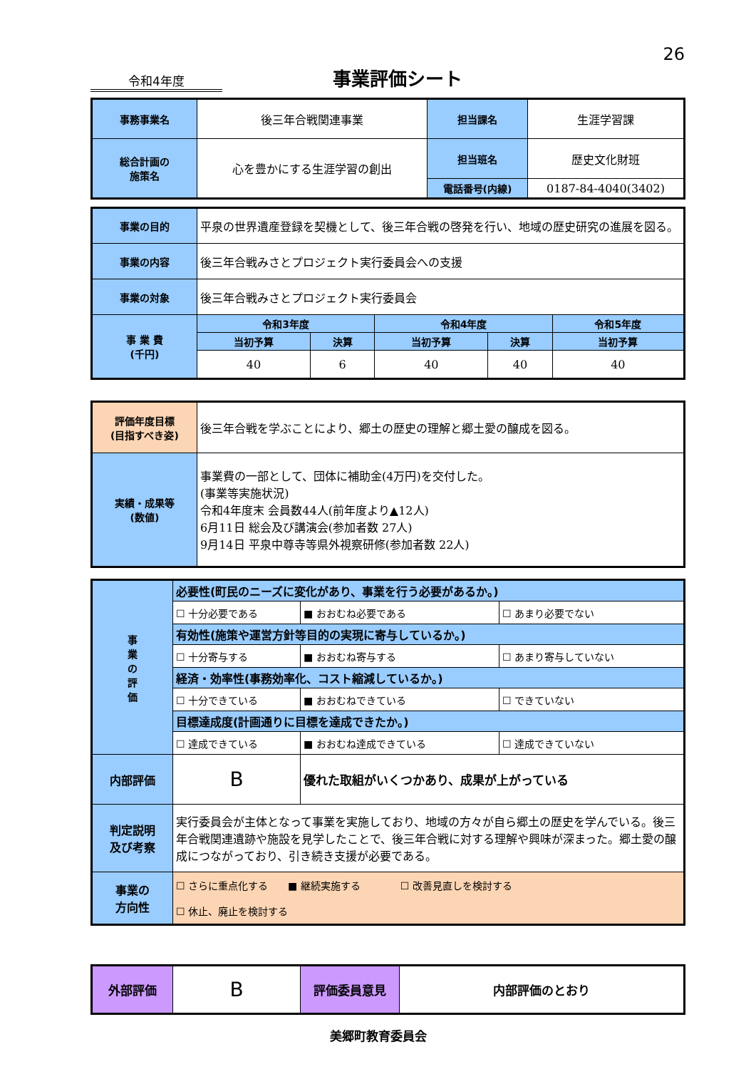26
令和4年度 事業評価シート
| 事務事業名 | 後三年合戦関連事業 | 担当課名 | 生涯学習課 |
| 総合計画の 施策名 | 心を豊かにする生涯学習の創出 | 担当班名 | 歴史文化財班 |
| | | 電話番号(内線) | 0187-84-4040(3402) |
| 事業の目的 | 平泉の世界遺産登録を契機として、後三年合戦の啓発を行い、地域の歴史研究の進展を図る。 | | | | |
| 事業の内容 | 後三年合戦みさとプロジェクト実行委員会への支援 | | | | |
| 事業の対象 | 後三年合戦みさとプロジェクト実行委員会 | | | | |
| 事 業 費 (千円) | 令和3年度 | | 令和4年度 | | 令和5年度 |
| | 当初予算 | 決算 | 当初予算 | 決算 | 当初予算 |
| | 40 | 6 | 40 | 40 | 40 |
| 評価年度目標 (目指すべき姿) | 後三年合戦を学ぶことにより、郷土の歴史の理解と郷土愛の醸成を図る。 |
| 実績・成果等 (数値) | 事業費の一部として、団体に補助金(4万円)を交付した。 (事業等実施状況) 令和4年度末 会員数44人(前年度より▲12人) 6月11日 総会及び講演会(参加者数 27人) 9月14日 平泉中尊寺等県外視察研修(参加者数 22人) |
| 事 業 の 評 価 | 必要性(町民のニーズに変化があり、事業を行う必要があるか。) | | |
| | ☐ 十分必要である | ■ おおむね必要である | ☐ あまり必要でない |
| | 有効性(施策や運営方針等目的の実現に寄与しているか。) | | |
| | ☐ 十分寄与する | ■ おおむね寄与する | ☐ あまり寄与していない |
| | 経済・効率性(事務効率化、コスト縮減しているか。) | | |
| | ☐ 十分できている | ■ おおむねできている | ☐ できていない |
| | 目標達成度(計画通りに目標を達成できたか。) | | |
| | ☐ 達成できている | ■ おおむね達成できている | ☐ 達成できていない |
| 内部評価 | B | 優れた取組がいくつかあり、成果が上がっている | |
| 判定説明 及び考察 | 実行委員会が主体となって事業を実施しており、地域の方々が自ら郷土の歴史を学んでいる。後三年合戦関連遺跡や施設を見学したことで、後三年合戦に対する理解や興味が深まった。郷土愛の醸成につながっており、引き続き支援が必要である。 | | |
| 事業の 方向性 | ☐ さらに重点化する ■ 継続実施する ☐ 改善見直しを検討する ☐ 休止、廃止を検討する | | |
| 外部評価 | B | 評価委員意見 | 内部評価のとおり |
美郷町教育委員会